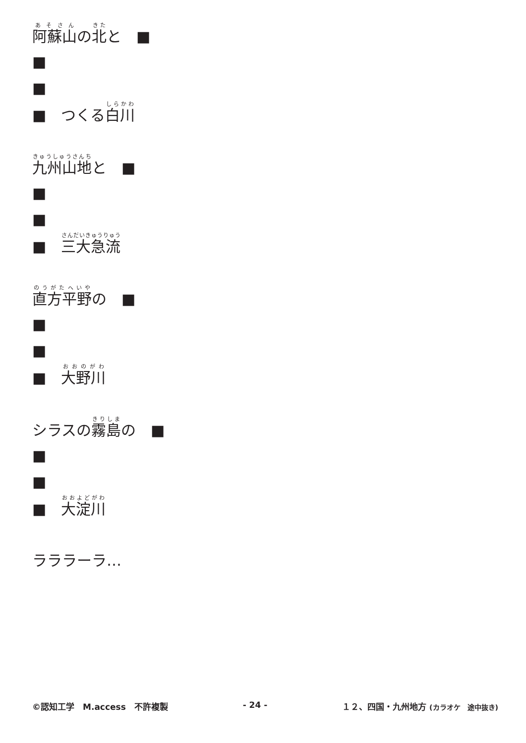阿蘇山の北と　■
■
■
■　つくる白川
九州山地と　■
■
■
■　三大急流
直方平野の　■
■
■
■　大野川
シラスの霧島の　■
■
■
■　大淀川
ラララーラ…
©認知工学　M.access　不許複製 - 24 - １２、四国・九州地方 (カラオケ　途中抜き)